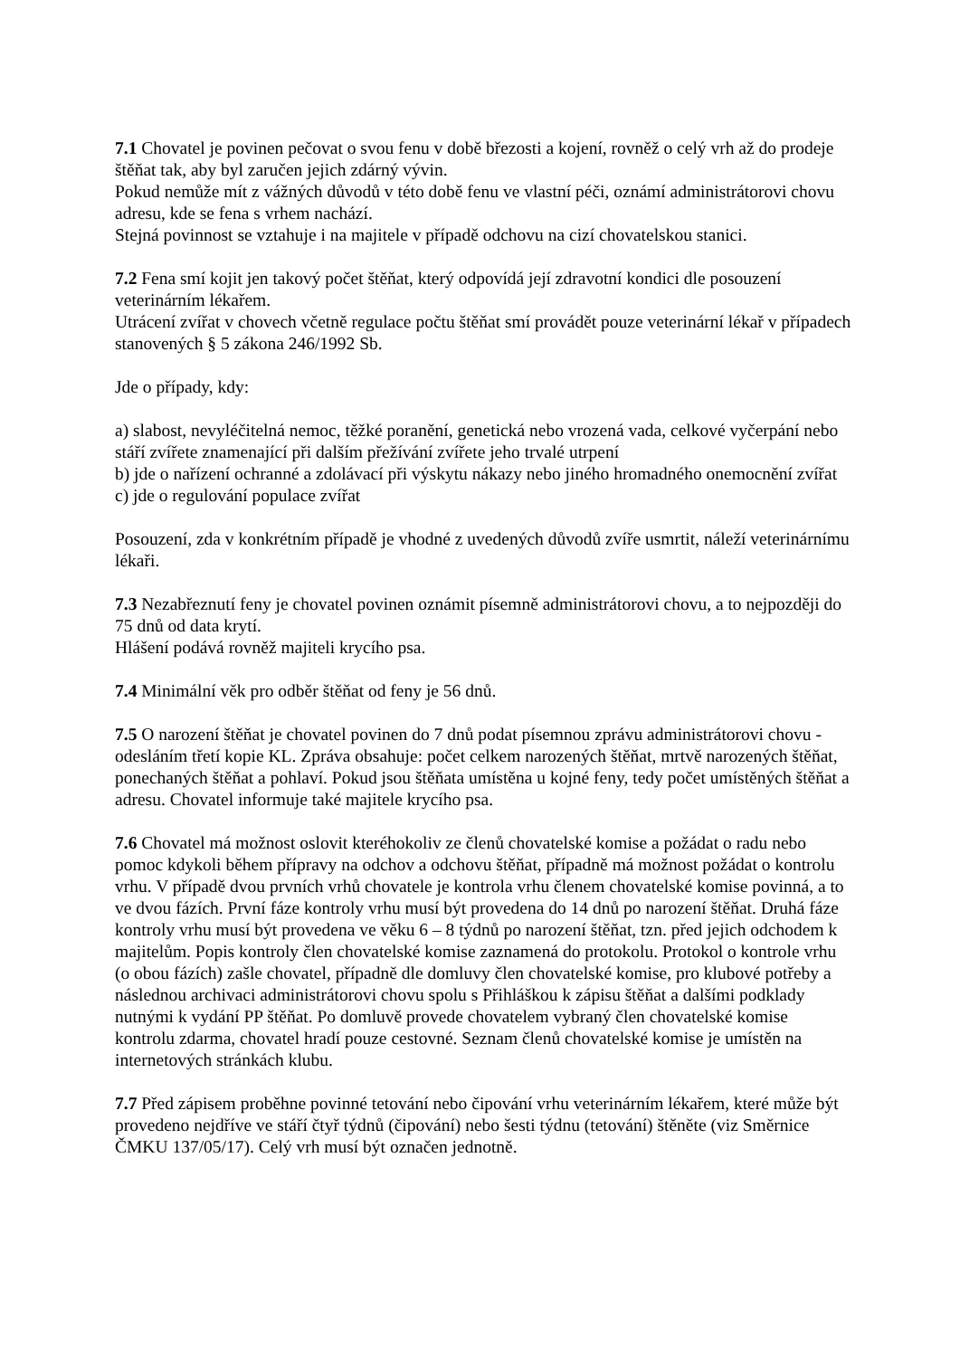7.1 Chovatel je povinen pečovat o svou fenu v době březosti a kojení, rovněž o celý vrh až do prodeje štěňat tak, aby byl zaručen jejich zdárný vývin.
Pokud nemůže mít z vážných důvodů v této době fenu ve vlastní péči, oznámí administrátorovi chovu adresu, kde se fena s vrhem nachází.
Stejná povinnost se vztahuje i na majitele v případě odchovu na cizí chovatelskou stanici.
7.2 Fena smí kojit jen takový počet štěňat, který odpovídá její zdravotní kondici dle posouzení veterinárním lékařem.
Utrácení zvířat v chovech včetně regulace počtu štěňat smí provádět pouze veterinární lékař v případech stanovených § 5 zákona 246/1992 Sb.
Jde o případy, kdy:
a) slabost, nevyléčitelná nemoc, těžké poranění, genetická nebo vrozená vada, celkové vyčerpání nebo stáří zvířete znamenající při dalším přežívání zvířete jeho trvalé utrpení
b) jde o nařízení ochranné a zdolávací při výskytu nákazy nebo jiného hromadného onemocnění zvířat
c) jde o regulování populace zvířat
Posouzení, zda v konkrétním případě je vhodné z uvedených důvodů zvíře usmrtit, náleží veterinárnímu lékaři.
7.3 Nezabřeznutí feny je chovatel povinen oznámit písemně administrátorovi chovu, a to nejpozději do 75 dnů od data krytí.
Hlášení podává rovněž majiteli krycího psa.
7.4 Minimální věk pro odběr štěňat od feny je 56 dnů.
7.5 O narození štěňat je chovatel povinen do 7 dnů podat písemnou zprávu administrátorovi chovu - odesláním třetí kopie KL. Zpráva obsahuje: počet celkem narozených štěňat, mrtvě narozených štěňat, ponechaných štěňat a pohlaví. Pokud jsou štěňata umístěna u kojné feny, tedy počet umístěných štěňat a adresu. Chovatel informuje také majitele krycího psa.
7.6 Chovatel má možnost oslovit kteréhokoliv ze členů chovatelské komise a požádat o radu nebo pomoc kdykoli během přípravy na odchov a odchovu štěňat, případně má možnost požádat o kontrolu vrhu. V případě dvou prvních vrhů chovatele je kontrola vrhu členem chovatelské komise povinná, a to ve dvou fázích. První fáze kontroly vrhu musí být provedena do 14 dnů po narození štěňat. Druhá fáze kontroly vrhu musí být provedena ve věku 6 – 8 týdnů po narození štěňat, tzn. před jejich odchodem k majitelům. Popis kontroly člen chovatelské komise zaznamená do protokolu. Protokol o kontrole vrhu (o obou fázích) zašle chovatel, případně dle domluvy člen chovatelské komise, pro klubové potřeby a následnou archivaci administrátorovi chovu spolu s Přihláškou k zápisu štěňat a dalšími podklady nutnými k vydání PP štěňat. Po domluvě provede chovatelem vybraný člen chovatelské komise kontrolu zdarma, chovatel hradí pouze cestovné. Seznam členů chovatelské komise je umístěn na internetových stránkách klubu.
7.7 Před zápisem proběhne povinné tetování nebo čipování vrhu veterinárním lékařem, které může být provedeno nejdříve ve stáří čtyř týdnů (čipování) nebo šesti týdnu (tetování) štěněte (viz Směrnice ČMKU 137/05/17). Celý vrh musí být označen jednotně.